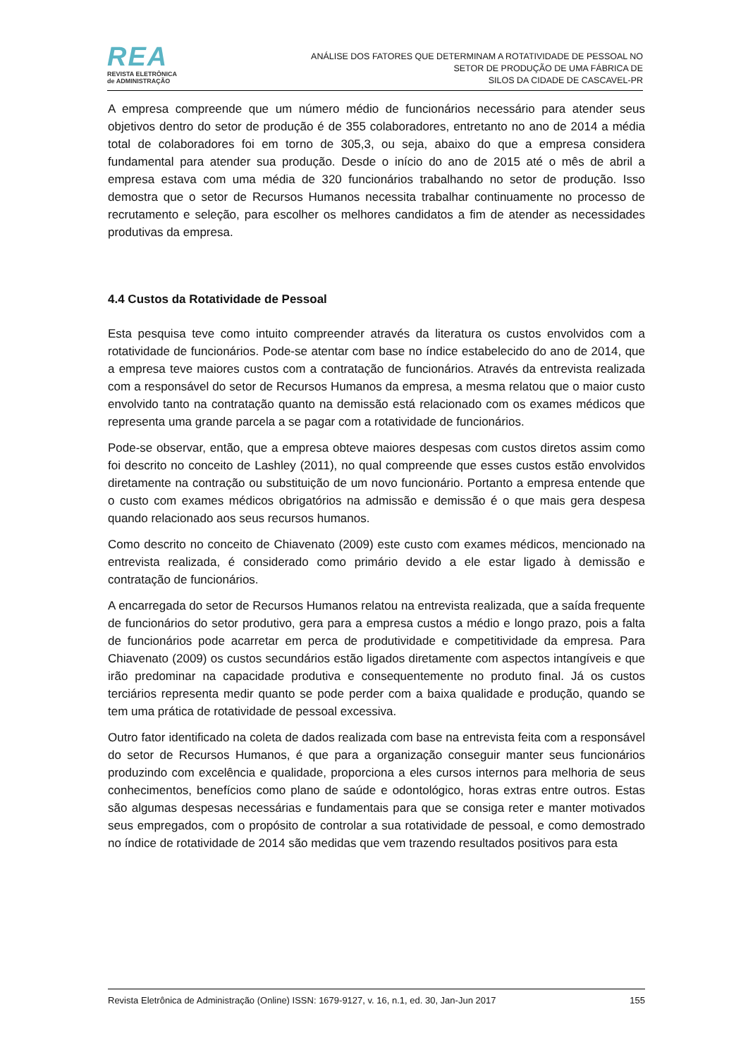REA
REVISTA ELETRÔNICA
de ADMINISTRAÇÃO
ANÁLISE DOS FATORES QUE DETERMINAM A ROTATIVIDADE DE PESSOAL NO
SETOR DE PRODUÇÃO DE UMA FÁBRICA DE
SILOS DA CIDADE DE CASCAVEL-PR
A empresa compreende que um número médio de funcionários necessário para atender seus objetivos dentro do setor de produção é de 355 colaboradores, entretanto no ano de 2014 a média total de colaboradores foi em torno de 305,3, ou seja, abaixo do que a empresa considera fundamental para atender sua produção. Desde o início do ano de 2015 até o mês de abril a empresa estava com uma média de 320 funcionários trabalhando no setor de produção. Isso demostra que o setor de Recursos Humanos necessita trabalhar continuamente no processo de recrutamento e seleção, para escolher os melhores candidatos a fim de atender as necessidades produtivas da empresa.
4.4 Custos da Rotatividade de Pessoal
Esta pesquisa teve como intuito compreender através da literatura os custos envolvidos com a rotatividade de funcionários. Pode-se atentar com base no índice estabelecido do ano de 2014, que a empresa teve maiores custos com a contratação de funcionários. Através da entrevista realizada com a responsável do setor de Recursos Humanos da empresa, a mesma relatou que o maior custo envolvido tanto na contratação quanto na demissão está relacionado com os exames médicos que representa uma grande parcela a se pagar com a rotatividade de funcionários.
Pode-se observar, então, que a empresa obteve maiores despesas com custos diretos assim como foi descrito no conceito de Lashley (2011), no qual compreende que esses custos estão envolvidos diretamente na contração ou substituição de um novo funcionário. Portanto a empresa entende que o custo com exames médicos obrigatórios na admissão e demissão é o que mais gera despesa quando relacionado aos seus recursos humanos.
Como descrito no conceito de Chiavenato (2009) este custo com exames médicos, mencionado na entrevista realizada, é considerado como primário devido a ele estar ligado à demissão e contratação de funcionários.
A encarregada do setor de Recursos Humanos relatou na entrevista realizada, que a saída frequente de funcionários do setor produtivo, gera para a empresa custos a médio e longo prazo, pois a falta de funcionários pode acarretar em perca de produtividade e competitividade da empresa. Para Chiavenato (2009) os custos secundários estão ligados diretamente com aspectos intangíveis e que irão predominar na capacidade produtiva e consequentemente no produto final. Já os custos terciários representa medir quanto se pode perder com a baixa qualidade e produção, quando se tem uma prática de rotatividade de pessoal excessiva.
Outro fator identificado na coleta de dados realizada com base na entrevista feita com a responsável do setor de Recursos Humanos, é que para a organização conseguir manter seus funcionários produzindo com excelência e qualidade, proporciona a eles cursos internos para melhoria de seus conhecimentos, benefícios como plano de saúde e odontológico, horas extras entre outros. Estas são algumas despesas necessárias e fundamentais para que se consiga reter e manter motivados seus empregados, com o propósito de controlar a sua rotatividade de pessoal, e como demostrado no índice de rotatividade de 2014 são medidas que vem trazendo resultados positivos para esta
Revista Eletrônica de Administração (Online) ISSN: 1679-9127, v. 16, n.1, ed. 30, Jan-Jun 2017 155